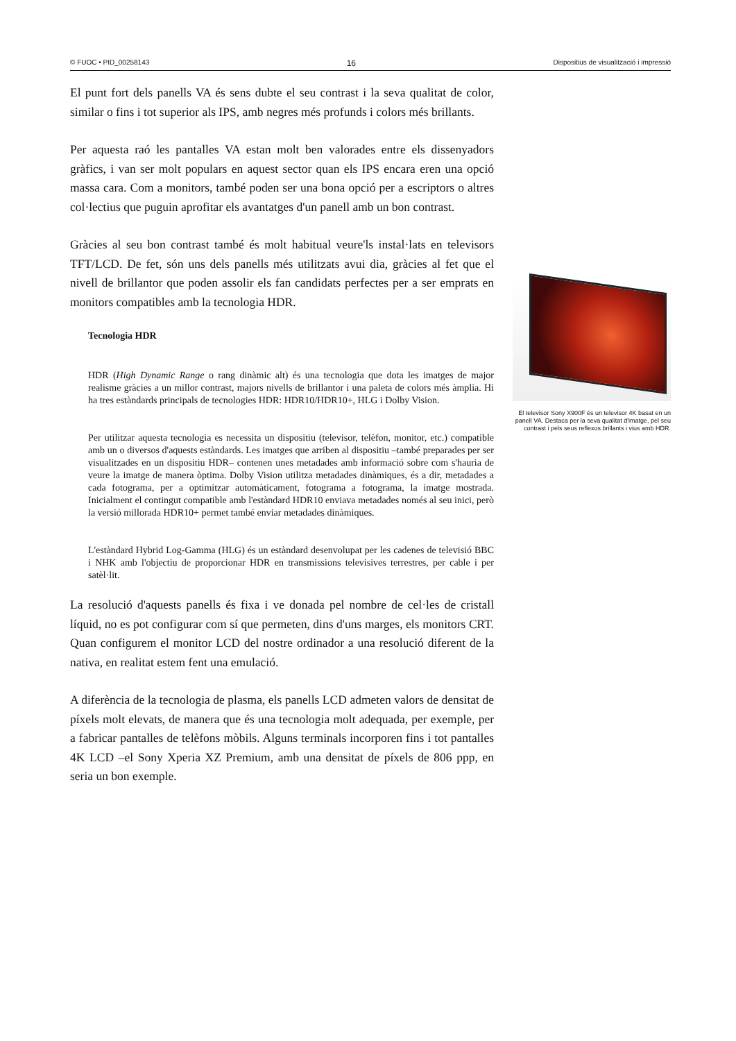© FUOC • PID_00258143 16 Dispositius de visualització i impressió
El punt fort dels panells VA és sens dubte el seu contrast i la seva qualitat de color, similar o fins i tot superior als IPS, amb negres més profunds i colors més brillants.
Per aquesta raó les pantalles VA estan molt ben valorades entre els dissenyadors gràfics, i van ser molt populars en aquest sector quan els IPS encara eren una opció massa cara. Com a monitors, també poden ser una bona opció per a escriptors o altres col·lectius que puguin aprofitar els avantatges d'un panell amb un bon contrast.
Gràcies al seu bon contrast també és molt habitual veure'ls instal·lats en televisors TFT/LCD. De fet, són uns dels panells més utilitzats avui dia, gràcies al fet que el nivell de brillantor que poden assolir els fan candidats perfectes per a ser emprats en monitors compatibles amb la tecnologia HDR.
Tecnologia HDR
HDR (High Dynamic Range o rang dinàmic alt) és una tecnologia que dota les imatges de major realisme gràcies a un millor contrast, majors nivells de brillantor i una paleta de colors més àmplia. Hi ha tres estàndards principals de tecnologies HDR: HDR10/HDR10+, HLG i Dolby Vision.
Per utilitzar aquesta tecnologia es necessita un dispositiu (televisor, telèfon, monitor, etc.) compatible amb un o diversos d'aquests estàndards. Les imatges que arriben al dispositiu –també preparades per ser visualitzades en un dispositiu HDR– contenen unes metadades amb informació sobre com s'hauria de veure la imatge de manera òptima. Dolby Vision utilitza metadades dinàmiques, és a dir, metadades a cada fotograma, per a optimitzar automàticament, fotograma a fotograma, la imatge mostrada. Inicialment el contingut compatible amb l'estàndard HDR10 enviava metadades només al seu inici, però la versió millorada HDR10+ permet també enviar metadades dinàmiques.
L'estàndard Hybrid Log-Gamma (HLG) és un estàndard desenvolupat per les cadenes de televisió BBC i NHK amb l'objectiu de proporcionar HDR en transmissions televisives terrestres, per cable i per satèl·lit.
La resolució d'aquests panells és fixa i ve donada pel nombre de cel·les de cristall líquid, no es pot configurar com sí que permeten, dins d'uns marges, els monitors CRT. Quan configurem el monitor LCD del nostre ordinador a una resolució diferent de la nativa, en realitat estem fent una emulació.
A diferència de la tecnologia de plasma, els panells LCD admeten valors de densitat de píxels molt elevats, de manera que és una tecnologia molt adequada, per exemple, per a fabricar pantalles de telèfons mòbils. Alguns terminals incorporen fins i tot pantalles 4K LCD –el Sony Xperia XZ Premium, amb una densitat de píxels de 806 ppp, en seria un bon exemple.
El televisor Sony X900F és un televisor 4K basat en un panell VA. Destaca per la seva qualitat d'imatge, pel seu contrast i pels seus reflexos brillants i vius amb HDR.